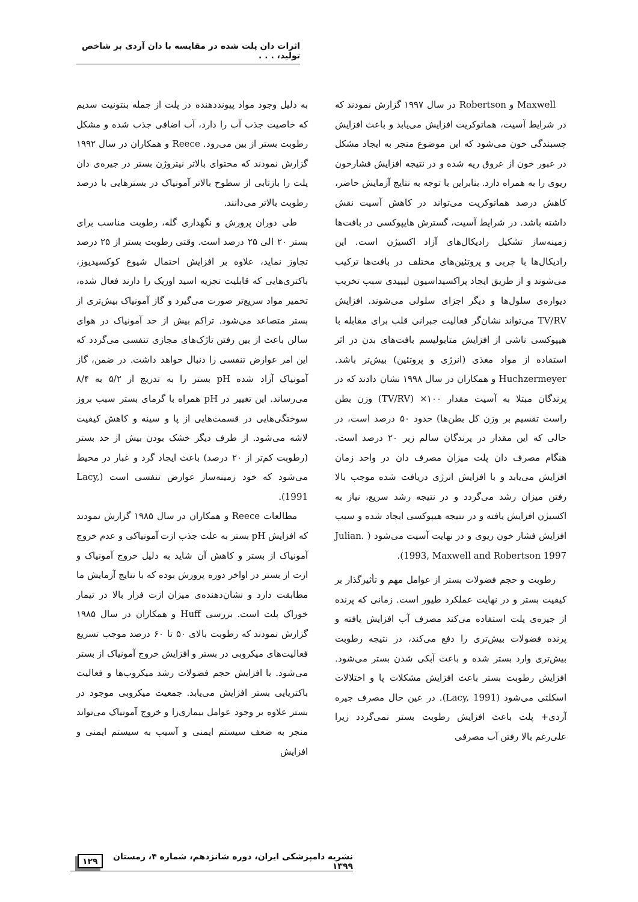اثرات دان پلت شده در مقایسه با دان آردی بر شاخص تولید، . . .
Maxwell و Robertson در سال ۱۹۹۷ گزارش نمودند که در شرایط آسیت، هماتوکریت افزایش می‌یابد و باعث افزایش چسبندگی خون می‌شود که این موضوع منجر به ایجاد مشکل در عبور خون از عروق ریه شده و در نتیجه افزایش فشارخون ریوی را به همراه دارد. بنابراین با توجه به نتایج آزمایش حاضر، کاهش درصد هماتوکریت می‌تواند در کاهش آسیت نقش داشته باشد. در شرایط آسیت، گسترش هایپوکسی در بافت‌ها زمینه‌ساز تشکیل رادیکال‌های آزاد اکسیژن است. این رادیکال‌ها با چربی و پروتئین‌های مختلف در بافت‌ها ترکیب می‌شوند و از طریق ایجاد پراکسیداسیون لیپیدی سبب تخریب دیواره‌ی سلول‌ها و دیگر اجزای سلولی می‌شوند. افزایش TV/RV می‌تواند نشان‌گر فعالیت جبرانی قلب برای مقابله با هیپوکسی ناشی از افزایش متابولیسم بافت‌های بدن در اثر استفاده از مواد مغذی (انرژی و پروتئین) بیش‌تر باشد. Huchzermeyer و همکاران در سال ۱۹۹۸ نشان دادند که در پرندگان مبتلا به آسیت مقدار ۱۰۰× (TV/RV) وزن بطن راست تقسیم بر وزن کل بطن‌ها) حدود ۵۰ درصد است، در حالی که این مقدار در پرندگان سالم زیر ۲۰ درصد است. هنگام مصرف دان پلت میزان مصرف دان در واحد زمان افزایش می‌یابد و با افزایش انرژی دریافت شده موجب بالا رفتن میزان رشد می‌گردد و در نتیجه رشد سریع، نیاز به اکسیژن افزایش یافته و در نتیجه هیپوکسی ایجاد شده و سبب افزایش فشار خون ریوی و در نهایت آسیت می‌شود ( Julian. 1993, Maxwell and Robertson 1997).
رطوبت و حجم فضولات بستر از عوامل مهم و تأثیرگذار بر کیفیت بستر و در نهایت عملکرد طیور است. زمانی که پرنده از جیره‌ی پلت استفاده می‌کند مصرف آب افزایش یافته و پرنده فضولات بیش‌تری را دفع می‌کند، در نتیجه رطوبت بیش‌تری وارد بستر شده و باعث آبکی شدن بستر می‌شود. افزایش رطوبت بستر باعث افزایش مشکلات پا و اختلالات اسکلتی می‌شود (Lacy, 1991). در عین حال مصرف جیره آردی+ پلت باعث افزایش رطوبت بستر نمی‌گردد زیرا علی‌رغم بالا رفتن آب مصرفی
به دلیل وجود مواد پیونددهنده در پلت از جمله بنتونیت سدیم که خاصیت جذب آب را دارد، آب اضافی جذب شده و مشکل رطوبت بستر از بین می‌رود. Reece و همکاران در سال ۱۹۹۲ گزارش نمودند که محتوای بالاتر نیتروژن بستر در جیره‌ی دان پلت را بازتابی از سطوح بالاتر آمونیاک در بسترهایی با درصد رطوبت بالاتر می‌دانند.
طی دوران پرورش و نگهداری گله، رطوبت مناسب برای بستر ۲۰ الی ۲۵ درصد است. وقتی رطوبت بستر از ۲۵ درصد تجاوز نماید، علاوه بر افزایش احتمال شیوع کوکسیدیوز، باکتری‌هایی که قابلیت تجزیه اسید اوریک را دارند فعال شده، تخمیر مواد سریع‌تر صورت می‌گیرد و گاز آمونیاک بیش‌تری از بستر متصاعد می‌شود. تراکم بیش از حد آمونیاک در هوای سالن باعث از بین رفتن تاژک‌های مجازی تنفسی می‌گردد که این امر عوارض تنفسی را دنبال خواهد داشت. در ضمن، گاز آمونیاک آزاد شده pH بستر را به تدریج از ۵/۲ به ۸/۴ می‌رساند. این تغییر در pH همراه با گرمای بستر سبب بروز سوختگی‌هایی در قسمت‌هایی از پا و سینه و کاهش کیفیت لاشه می‌شود. از طرف دیگر خشک بودن بیش از حد بستر (رطوبت کم‌تر از ۲۰ درصد) باعث ایجاد گرد و غبار در محیط می‌شود که خود زمینه‌ساز عوارض تنفسی است (Lacy, 1991).
مطالعات Reece و همکاران در سال ۱۹۸۵ گزارش نمودند که افزایش pH بستر به علت جذب ازت آمونیاکی و عدم خروج آمونیاک از بستر و کاهش آن شاید به دلیل خروج آمونیاک و ازت از بستر در اواخر دوره پرورش بوده که با نتایج آزمایش ما مطابقت دارد و نشان‌دهنده‌ی میزان ازت فرار بالا در تیمار خوراک پلت است. بررسی Huff و همکاران در سال ۱۹۸۵ گزارش نمودند که رطوبت بالای ۵۰ تا ۶۰ درصد موجب تسریع فعالیت‌های میکروبی در بستر و افزایش خروج آمونیاک از بستر می‌شود. با افزایش حجم فضولات رشد میکروب‌ها و فعالیت باکتریایی بستر افزایش می‌یابد. جمعیت میکروبی موجود در بستر علاوه بر وجود عوامل بیماری‌زا و خروج آمونیاک می‌تواند منجر به ضعف سیستم ایمنی و آسیب به سیستم ایمنی و افزایش
۱۲۹ نشریه دامپزشکی ایران، دوره شانزدهم، شماره ۴، زمستان ۱۳۹۹